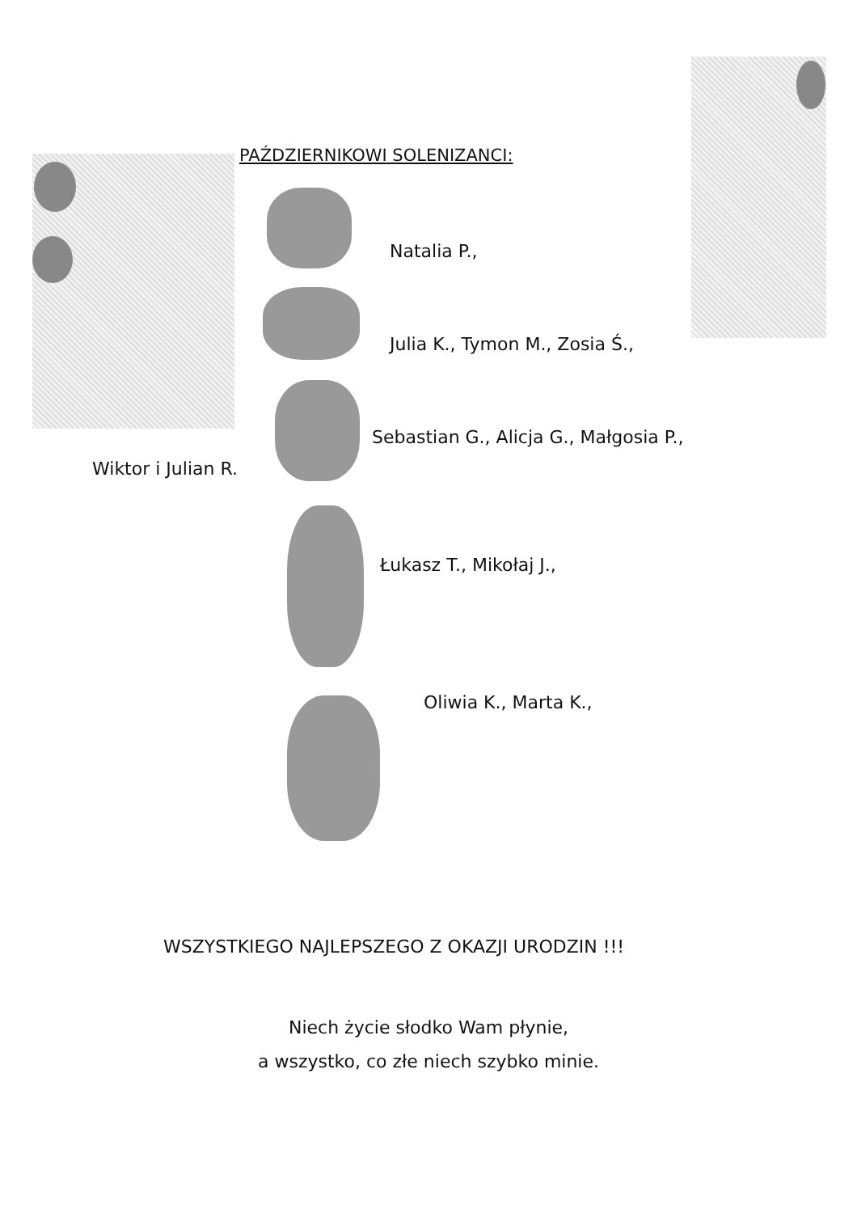PAŹDZIERNIKOWI SOLENIZANCI:
Natalia P.,
Julia K., Tymon M., Zosia Ś.,
Sebastian G., Alicja G., Małgosia P.,
Wiktor i Julian R.
Łukasz T., Mikołaj J.,
Oliwia K., Marta K.,
WSZYSTKIEGO NAJLEPSZEGO Z OKAZJI URODZIN !!!
Niech życie słodko Wam płynie,
a wszystko, co złe niech szybko minie.